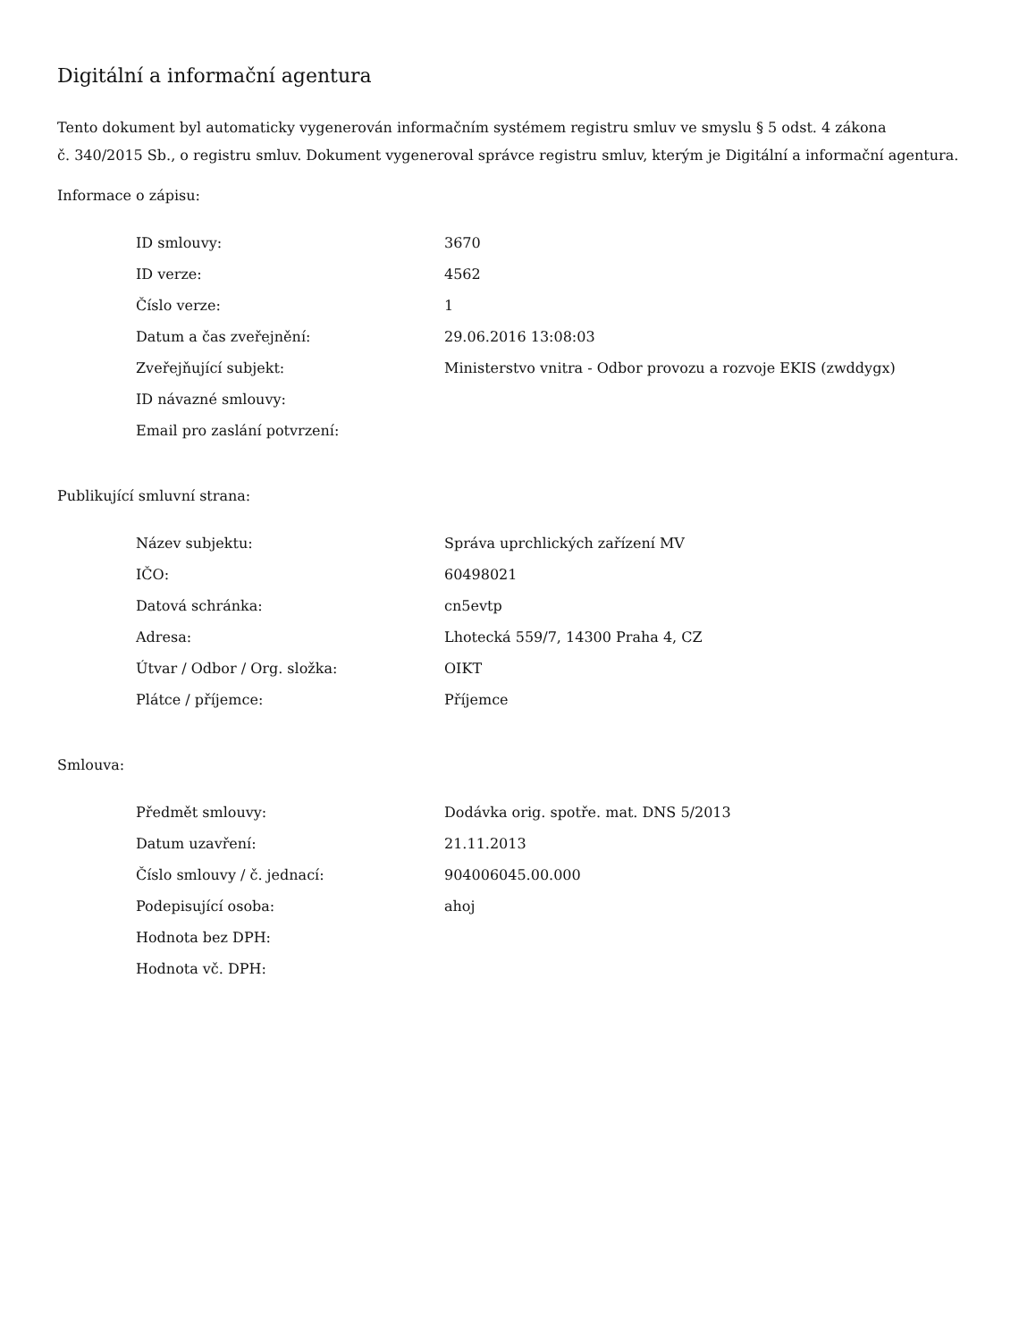Digitální a informační agentura
Tento dokument byl automaticky vygenerován informačním systémem registru smluv ve smyslu § 5 odst. 4 zákona
č. 340/2015 Sb., o registru smluv. Dokument vygeneroval správce registru smluv, kterým je Digitální a informační agentura.
Informace o zápisu:
| ID smlouvy: | 3670 |
| ID verze: | 4562 |
| Číslo verze: | 1 |
| Datum a čas zveřejnění: | 29.06.2016 13:08:03 |
| Zveřejňující subjekt: | Ministerstvo vnitra - Odbor provozu a rozvoje EKIS (zwddygx) |
| ID návazné smlouvy: | |
| Email pro zaslání potvrzení: | |
Publikující smluvní strana:
| Název subjektu: | Správa uprchlických zařízení MV |
| IČO: | 60498021 |
| Datová schránka: | cn5evtp |
| Adresa: | Lhotecká 559/7, 14300 Praha 4, CZ |
| Útvar / Odbor / Org. složka: | OIKT |
| Plátce / příjemce: | Příjemce |
Smlouva:
| Předmět smlouvy: | Dodávka orig. spotře. mat. DNS 5/2013 |
| Datum uzavření: | 21.11.2013 |
| Číslo smlouvy / č. jednací: | 904006045.00.000 |
| Podepisující osoba: | ahoj |
| Hodnota bez DPH: | |
| Hodnota vč. DPH: | |